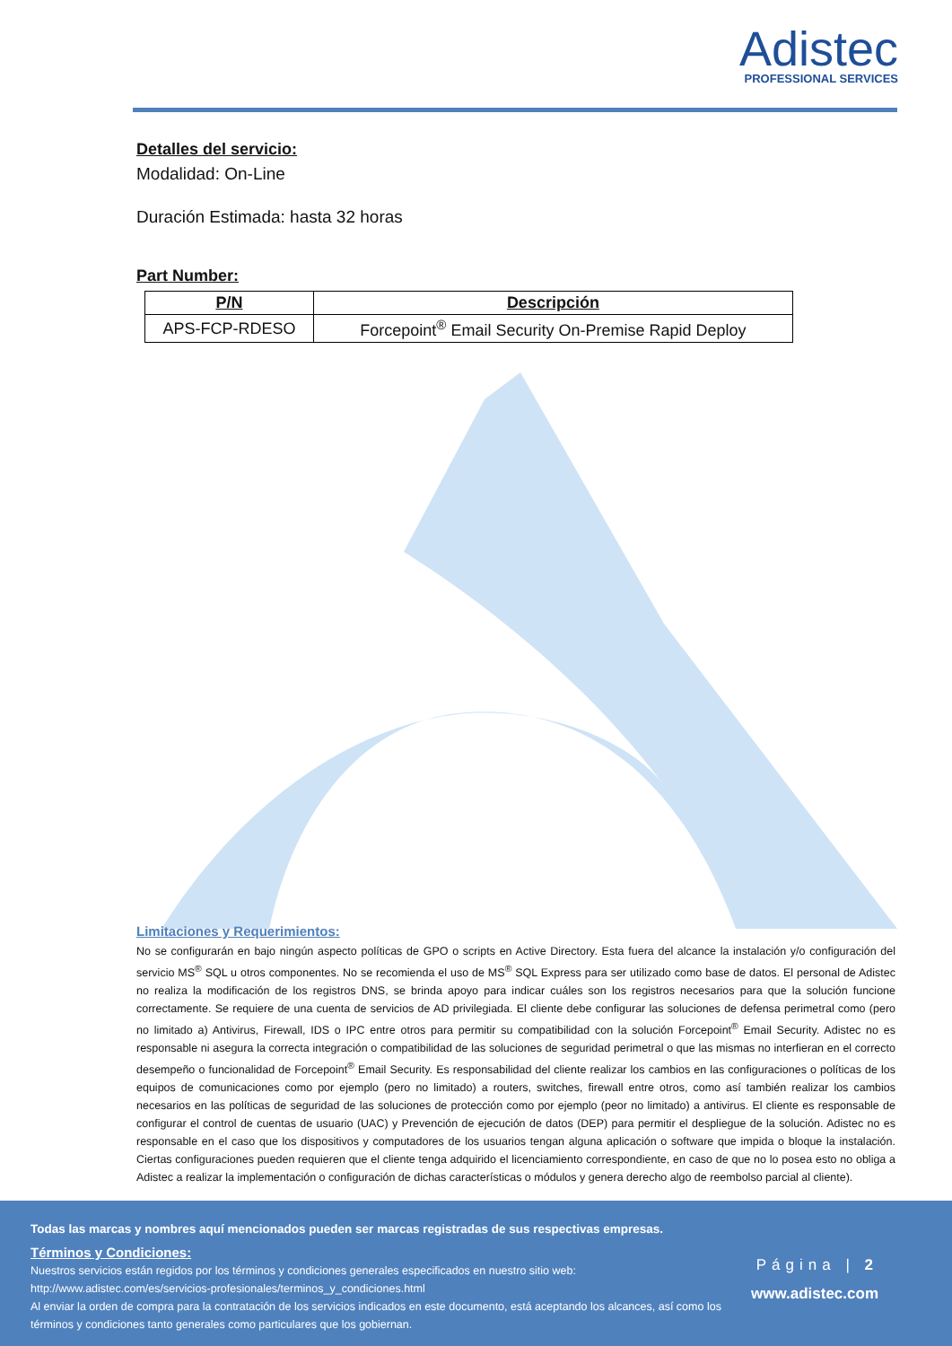Adistec
PROFESSIONAL SERVICES
Detalles del servicio:
Modalidad: On-Line
Duración Estimada: hasta 32 horas
Part Number:
| P/N | Descripción |
| --- | --- |
| APS-FCP-RDESO | Forcepoint<sup>®</sup> Email Security On-Premise Rapid Deploy |
Limitaciones y Requerimientos:
No se configurarán en bajo ningún aspecto políticas de GPO o scripts en Active Directory. Esta fuera del alcance la instalación y/o configuración del servicio MS<sup>®</sup> SQL u otros componentes. No se recomienda el uso de MS<sup>®</sup> SQL Express para ser utilizado como base de datos. El personal de Adistec no realiza la modificación de los registros DNS, se brinda apoyo para indicar cuáles son los registros necesarios para que la solución funcione correctamente. Se requiere de una cuenta de servicios de AD privilegiada. El cliente debe configurar las soluciones de defensa perimetral como (pero no limitado a) Antivirus, Firewall, IDS o IPC entre otros para permitir su compatibilidad con la solución Forcepoint<sup>®</sup> Email Security. Adistec no es responsable ni asegura la correcta integración o compatibilidad de las soluciones de seguridad perimetral o que las mismas no interfieran en el correcto desempeño o funcionalidad de Forcepoint<sup>®</sup> Email Security. Es responsabilidad del cliente realizar los cambios en las configuraciones o políticas de los equipos de comunicaciones como por ejemplo (pero no limitado) a routers, switches, firewall entre otros, como así también realizar los cambios necesarios en las políticas de seguridad de las soluciones de protección como por ejemplo (peor no limitado) a antivirus. El cliente es responsable de configurar el control de cuentas de usuario (UAC) y Prevención de ejecución de datos (DEP) para permitir el despliegue de la solución. Adistec no es responsable en el caso que los dispositivos y computadores de los usuarios tengan alguna aplicación o software que impida o bloque la instalación. Ciertas configuraciones pueden requieren que el cliente tenga adquirido el licenciamiento correspondiente, en caso de que no lo posea esto no obliga a Adistec a realizar la implementación o configuración de dichas características o módulos y genera derecho algo de reembolso parcial al cliente).
Todas las marcas y nombres aquí mencionados pueden ser marcas registradas de sus respectivas empresas.
Términos y Condiciones:
Nuestros servicios están regidos por los términos y condiciones generales especificados en nuestro sitio web:
http://www.adistec.com/es/servicios-profesionales/terminos_y_condiciones.html
Al enviar la orden de compra para la contratación de los servicios indicados en este documento, está aceptando los alcances, así como los términos y condiciones tanto generales como particulares que los gobiernan.
Página | 2
www.adistec.com